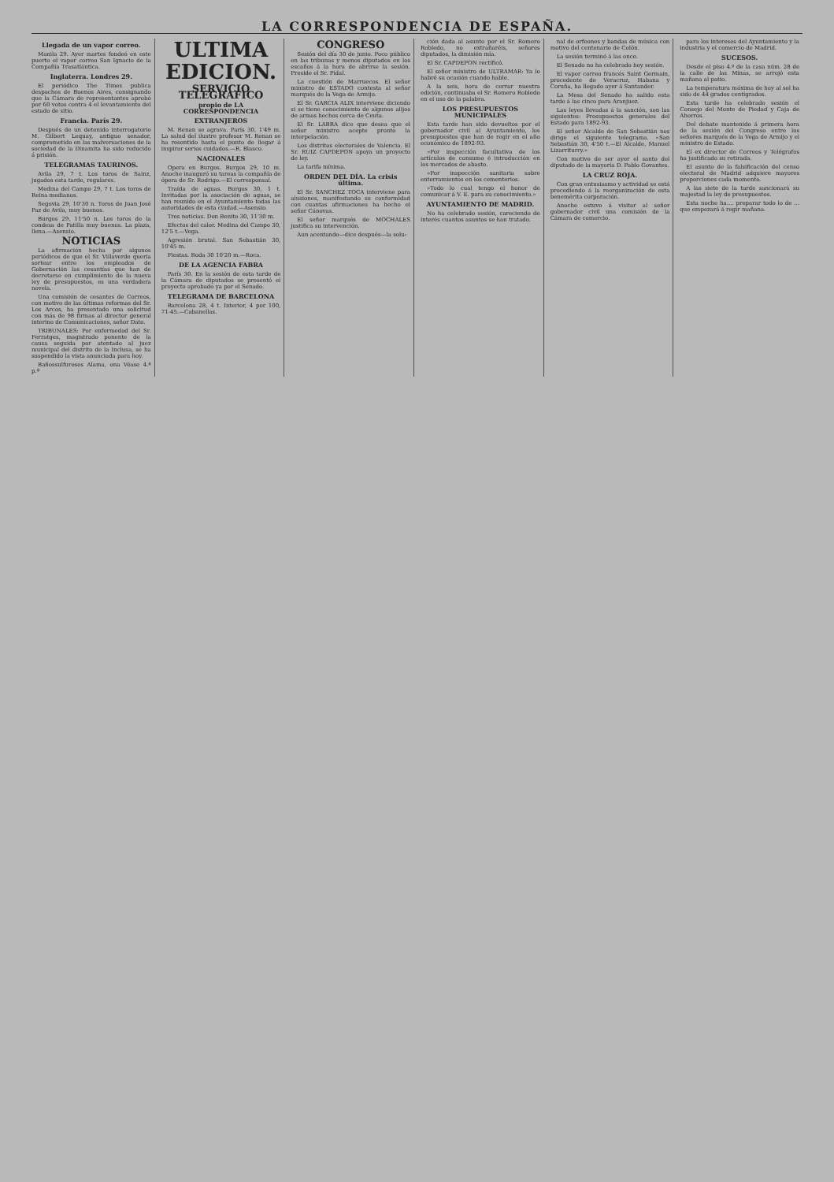LA CORRESPONDENCIA DE ESPAÑA.
Llegada de un vapor correo.
Manila 29. Ayer martes fondeó en este puerto el vapor correo San Ignacio de la Compañía Trasatlántica.
Inglaterra. Londres 29.
El periódico The Times publica despachos de Buenos Aires, consignando que la Cámara de representantes aprobó por 60 votos contra 4 el levantamiento del estado de sitio.
Francia. París 29.
Después de un detenido interrogatorio M. Gilbert Lequay, antiguo senador, comprometido en las malversaciones de la sociedad de la Dinamita ha sido reducido á prisión.
TELEGRAMAS TAURINOS.
Avila 29, 7 t. Los toros de Sainz, jugados esta tarde, regulares.
Medina del Campo 29, 7 t. Los toros de Reina medianos.
Segovia 29, 10'30 n. Toros de Juan José Paz de Avila, muy buenos.
Burgos 29, 11'50 n. Los toros de la condesa de Patilla muy buenos. La plaza, llena.—Asensio.
NOTICIAS
La afirmación hecha por algunos periódicos de que el Sr. Villaverde quería sortear entre los empleados de Gobernación las cesantías que han de decretarse en cumplimiento de la nueva ley de presupuestos, es una verdadera novela.
Una comisión de cesantes de Correos, con motivo de las últimas reformas del Sr. Los Arcos, ha presentado una solicitud con más de 98 firmas al director general interino de Comunicaciones, señor Dato.
TRIBUNALES: Por enfermedad del Sr. Ferratges, magistrado ponente de la causa seguida por atentado al juez municipal del distrito de la Inclusa, se ha suspendido la vista anunciada para hoy.
Bañossulfurosos Alama, ona Véase 4.ª p.ª
ULTIMA EDICION.
SERVICIO TELEGRAFICO
propio de LA CORRESPONDENCIA
EXTRANJEROS
M. Renan se agrava. París 30, 1'49 m. La salud del ilustre profesor M. Renan se ha resentido hasta el punto de llegar á inspirar serios cuidados.—R. Blasco.
NACIONALES
Opera en Burgos. Burgos 29, 10 m. Anoche inauguró su tareas la compañía de ópera de Sr. Rodrigo.—El corresponsal.
Traída de aguas. Burgos 30, 1 t. Invitadas por la asociación de aguas, se han reunido en el Ayuntamiento todas las autoridades de esta ciudad.—Asensio.
Tres noticias. Don Benito 30, 11'30 m.
Efectos del calor. Medina del Campo 30, 12'5 t.—Vega.
Agresión brutal. San Sebastián 30, 10'45 m.
Fiestas. Roda 30 10'20 m.—Roca.
DE LA AGENCIA FABRA
París 30. En la sesión de esta tarde de la Cámara de diputados se presentó el proyecto aprobado ya por el Senado.
TELEGRAMA DE BARCELONA
Barcelona 28, 4 t. Interior, 4 por 100, 71-45.—Cabanellas.
CONGRESO
Sesión del día 30 de junio. Poco público en las tribunas y menos diputados en los escaños á la hora de abrirse la sesión. Preside el Sr. Pidal.
La cuestión de Marruecos. El señor ministro de ESTADO contesta al señor marqués de la Vega de Armijo.
El Sr. GARCIA ALIX interviene diciendo si se tiene conocimiento de algunos alijos de armas hechos cerca de Ceuta.
El Sr. LABRA dice que desea que el señor ministro acepte pronto la interpelación.
Los distritos electorales de Valencia. El Sr. RUIZ CAPDEPON apoya un proyecto de ley.
La tarifa mínima.
ORDEN DEL DÍA. La crisis última.
El Sr. SANCHEZ TOCA interviene para alusiones, manifestando su conformidad con cuantas afirmaciones ha hecho el señor Cánovas.
El señor marqués de MOCHALES justifica su intervención.
Aun acentando—dice después—la solu-
ción dada al asunto por el Sr. Romero Robledo, no extrañaréis, señores diputados, la dimisión mía.
El Sr. CAPDEPON rectificó.
El señor ministro de ULTRAMAR: Ya lo habré su ocasión cuando hable.
A la seis, hora de cerrar nuestra edición, continuaba el Sr. Romero Robledo en el uso de la palabra.
LOS PRESUPUESTOS MUNICIPALES
Esta tarde han sido devueltos por el gobernador civil al Ayuntamiento, los presupuestos que han de regir en el año económico de 1892-93.
»Por inspección facultativa de los artículos de consumo é introducción en los mercados de abasto.
»Por inspección sanitaria sobre enterramientos en los cementerios.
»Todo lo cual tengo el honor de comunicar á V. E. para su conocimiento.»
AYUNTAMIENTO DE MADRID.
No ha celebrado sesión, careciendo de interés cuantos asuntos se han tratado.
nal de orfeones y bandas de música con motivo del centenario de Colón.
La sesión terminó á las once.
El Senado no ha celebrado hoy sesión.
El vapor correo francés Saint Germain, procedente de Veracruz, Habana y Coruña, ha llegado ayer á Santander.
La Mesa del Senado ha salido esta tarde á las cinco para Aranjuez.
Las leyes llevadas á la sanción, son las siguientes: Presupuestos generales del Estado para 1892-93.
El señor Alcalde de San Sebastián nos dirige el siguiente telegrama. «San Sebastián 30, 4'50 t.—El Alcalde, Manuel Lizarriturry.»
Con motivo de ser ayer el santo del diputado de la mayoría D. Pablo Govantes.
LA CRUZ ROJA.
Con gran entusiasmo y actividad se está procediendo á la reorganización de esta benemérita corporación.
Anoche estuvo á visitar al señor gobernador civil una comisión de la Cámara de comercio.
para los intereses del Ayuntamiento y la industria y el comercio de Madrid.
SUCESOS.
Desde el piso 4.º de la casa núm. 28 de la calle de las Minas, se arrojó esta mañana al patio.
La temperatura máxima de hoy al sol ha sido de 44 grados centígrados.
Esta tarde ha celebrado sesión el Consejo del Monte de Piedad y Caja de Ahorros.
Del debate mantenido á primera hora de la sesión del Congreso entre los señores marqués de la Vega de Armijo y el ministro de Estado.
El ex director de Correos y Telégrafos ha justificado su retirada.
El asunto de la falsificación del censo electoral de Madrid adquiere mayores proporciones cada momento.
A las siete de la tarde sancionará su majestad la ley de presupuestos.
Esta noche ha.... preparar todo lo de ... que empezará á regir mañana.